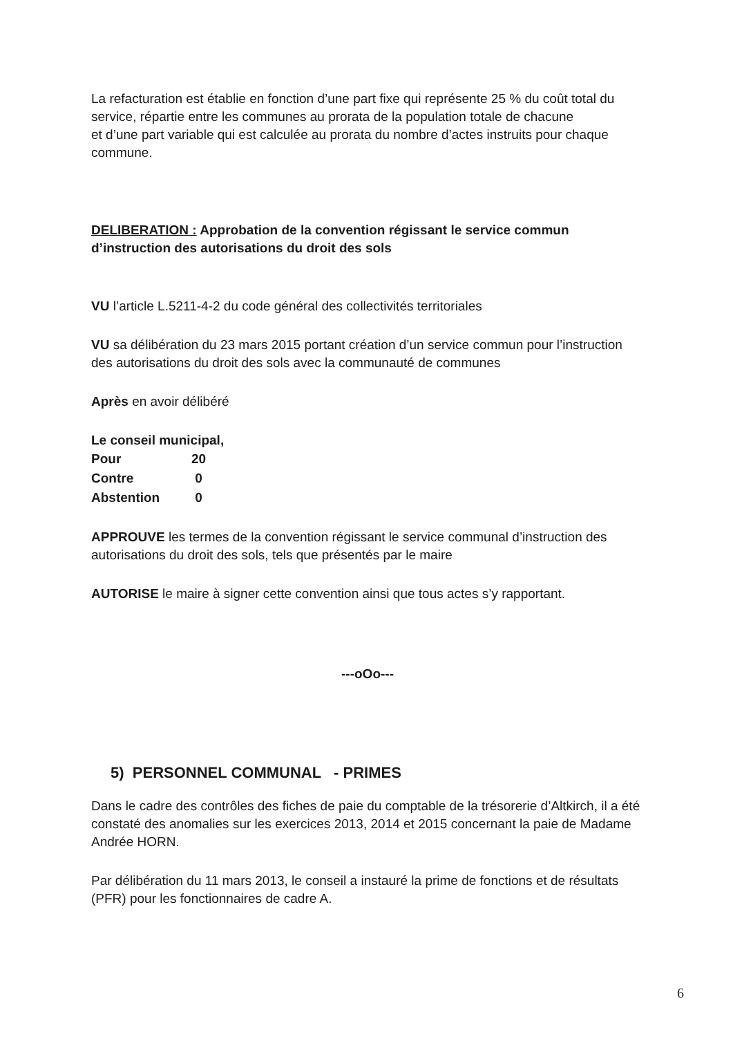La refacturation est établie en fonction d’une part fixe qui représente 25 % du coût total du service, répartie entre les communes au prorata de la population totale de chacune
et d’une part variable qui est calculée au prorata du nombre d’actes instruits pour chaque commune.
DELIBERATION : Approbation de la convention régissant le service commun d’instruction des autorisations du droit des sols
VU l’article L.5211-4-2 du code général des collectivités territoriales
VU sa délibération du 23 mars 2015 portant création d’un service commun pour l’instruction des autorisations du droit des sols avec la communauté de communes
Après en avoir délibéré
Le conseil municipal,
| Pour | 20 |
| Contre | 0 |
| Abstention | 0 |
APPROUVE les termes de la convention régissant le service communal d’instruction des autorisations du droit des sols, tels que présentés par le maire
AUTORISE le maire à signer cette convention ainsi que tous actes s’y rapportant.
---oOo---
5) PERSONNEL COMMUNAL - PRIMES
Dans le cadre des contrôles des fiches de paie du comptable de la trésorerie d’Altkirch, il a été constaté des anomalies sur les exercices 2013, 2014 et 2015 concernant la paie de Madame Andrée HORN.
Par délibération du 11 mars 2013, le conseil a instauré la prime de fonctions et de résultats (PFR) pour les fonctionnaires de cadre A.
6